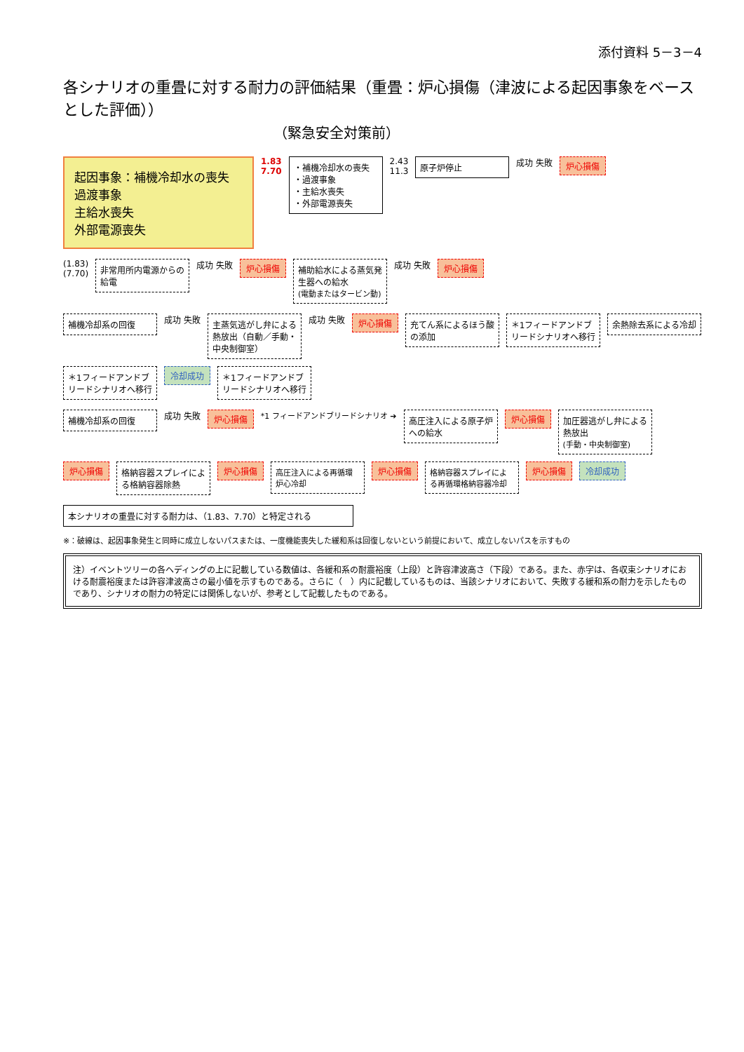添付資料 5－3－4
各シナリオの重畳に対する耐力の評価結果（重畳：炉心損傷（津波による起因事象をベースとした評価））
（緊急安全対策前）
起因事象：補機冷却水の喪失
過渡事象
主給水喪失
外部電源喪失
1.83
7.70
・補機冷却水の喪失
・過渡事象
・主給水喪失
・外部電源喪失
2.43
11.3
原子炉停止
成功 失敗
炉心損傷
(1.83)
(7.70)
非常用所内電源からの給電
成功 失敗
炉心損傷
補助給水による蒸気発生器への給水
(電動またはタービン動)
成功 失敗
炉心損傷
補機冷却系の回復
成功 失敗
主蒸気逃がし弁による熱放出（自動／手動・中央制御室）
成功 失敗
炉心損傷
充てん系によるほう酸の添加
＊1フィードアンドブリードシナリオへ移行
余熱除去系による冷却
＊1フィードアンドブリードシナリオへ移行
冷却成功
＊1フィードアンドブリードシナリオへ移行
補機冷却系の回復
成功 失敗
炉心損傷
*1 フィードアンドブリードシナリオ ➔
高圧注入による原子炉への給水
炉心損傷
加圧器逃がし弁による熱放出
(手動・中央制御室)
炉心損傷
格納容器スプレイによる格納容器除熱
炉心損傷
高圧注入による再循環炉心冷却
炉心損傷
格納容器スプレイによる再循環格納容器冷却
炉心損傷
冷却成功
本シナリオの重畳に対する耐力は、（1.83、7.70）と特定される
※：破線は、起因事象発生と同時に成立しないパスまたは、一度機能喪失した緩和系は回復しないという前提において、成立しないパスを示すもの
注）イベントツリーの各ヘディングの上に記載している数値は、各緩和系の耐震裕度（上段）と許容津波高さ（下段）である。また、赤字は、各収束シナリオにおける耐震裕度または許容津波高さの最小値を示すものである。さらに（　）内に記載しているものは、当該シナリオにおいて、失敗する緩和系の耐力を示したものであり、シナリオの耐力の特定には関係しないが、参考として記載したものである。